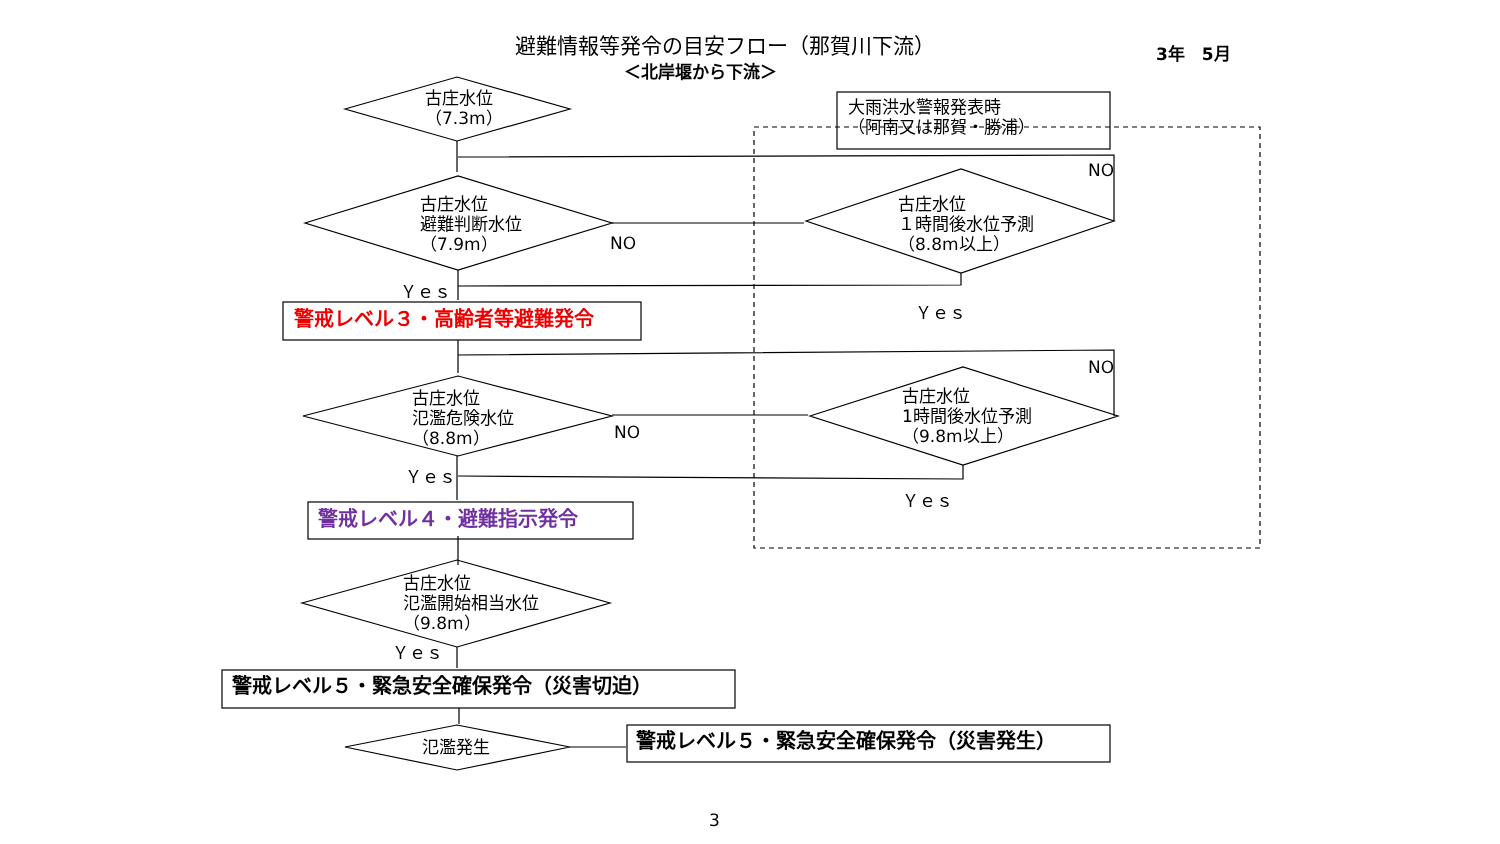避難情報等発令の目安フロー（那賀川下流） 3年　5月
＜北岸堰から下流＞
古庄水位
（7.3m）
大雨洪水警報発表時
（阿南又は那賀・勝浦）
NO
古庄水位
避難判断水位
（7.9m）
古庄水位
１時間後水位予測
（8.8m以上）
NO
Ｙｅｓ
Ｙｅｓ
警戒レベル３・高齢者等避難発令
NO
古庄水位
氾濫危険水位
（8.8m）
古庄水位
1時間後水位予測
（9.8m以上）
NO
Ｙｅｓ
Ｙｅｓ
警戒レベル４・避難指示発令
古庄水位
氾濫開始相当水位
（9.8m）
Ｙｅｓ
警戒レベル５・緊急安全確保発令（災害切迫）
氾濫発生 警戒レベル５・緊急安全確保発令（災害発生）
3